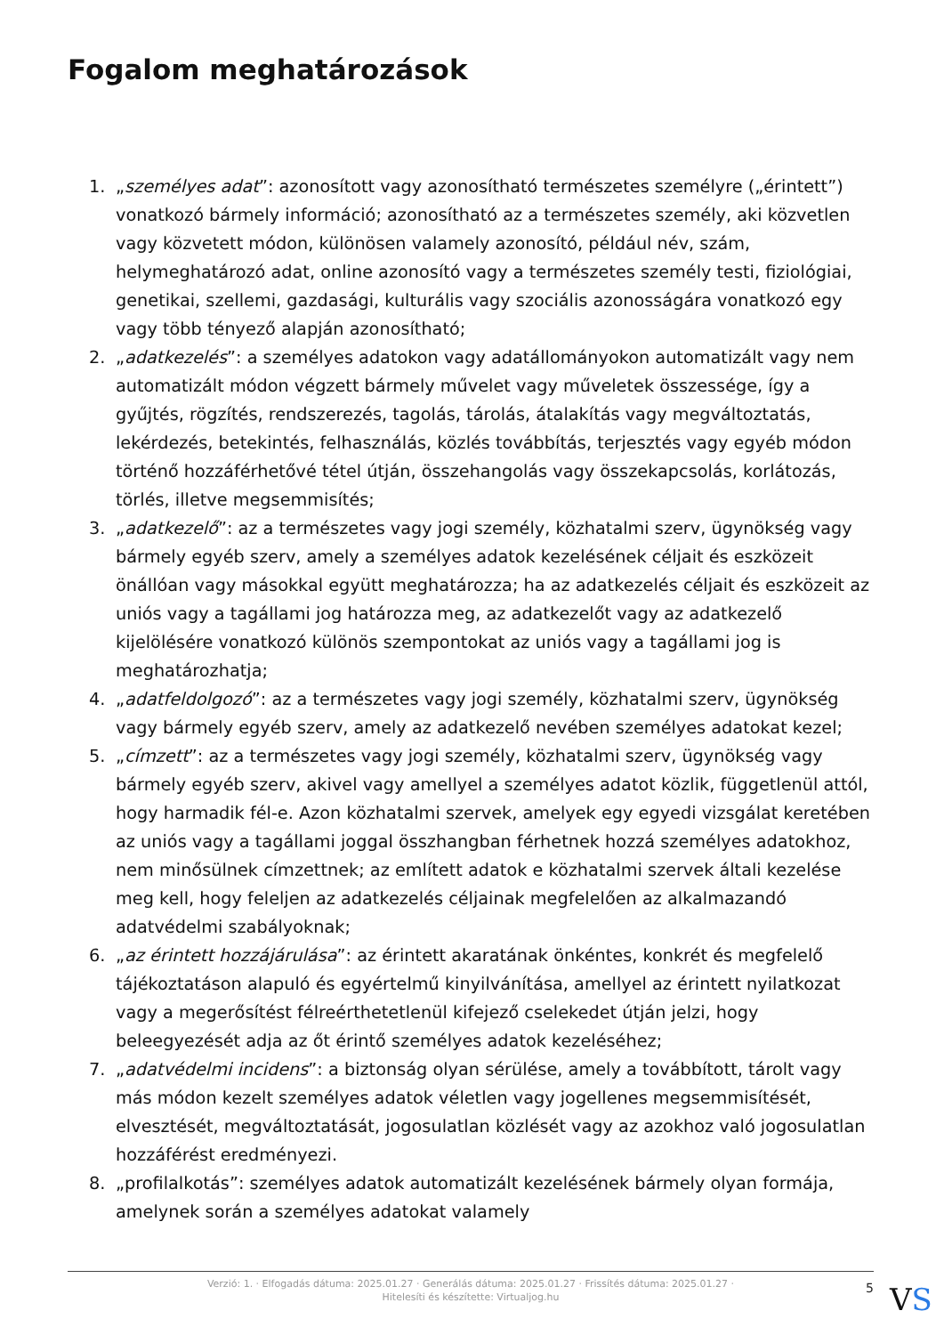Fogalom meghatározások
1. „személyes adat”: azonosított vagy azonosítható természetes személyre („érintett”) vonatkozó bármely információ; azonosítható az a természetes személy, aki közvetlen vagy közvetett módon, különösen valamely azonosító, például név, szám, helymeghatározó adat, online azonosító vagy a természetes személy testi, fiziológiai, genetikai, szellemi, gazdasági, kulturális vagy szociális azonosságára vonatkozó egy vagy több tényező alapján azonosítható;
2. „adatkezelés”: a személyes adatokon vagy adatállományokon automatizált vagy nem automatizált módon végzett bármely művelet vagy műveletek összessége, így a gyűjtés, rögzítés, rendszerezés, tagolás, tárolás, átalakítás vagy megváltoztatás, lekérdezés, betekintés, felhasználás, közlés továbbítás, terjesztés vagy egyéb módon történő hozzáférhetővé tétel útján, összehangolás vagy összekapcsolás, korlátozás, törlés, illetve megsemmisítés;
3. „adatkezelő”: az a természetes vagy jogi személy, közhatalmi szerv, ügynökség vagy bármely egyéb szerv, amely a személyes adatok kezelésének céljait és eszközeit önállóan vagy másokkal együtt meghatározza; ha az adatkezelés céljait és eszközeit az uniós vagy a tagállami jog határozza meg, az adatkezelőt vagy az adatkezelő kijelölésére vonatkozó különös szempontokat az uniós vagy a tagállami jog is meghatározhatja;
4. „adatfeldolgozó”: az a természetes vagy jogi személy, közhatalmi szerv, ügynökség vagy bármely egyéb szerv, amely az adatkezelő nevében személyes adatokat kezel;
5. „címzett”: az a természetes vagy jogi személy, közhatalmi szerv, ügynökség vagy bármely egyéb szerv, akivel vagy amellyel a személyes adatot közlik, függetlenül attól, hogy harmadik fél-e. Azon közhatalmi szervek, amelyek egy egyedi vizsgálat keretében az uniós vagy a tagállami joggal összhangban férhetnek hozzá személyes adatokhoz, nem minősülnek címzettnek; az említett adatok e közhatalmi szervek általi kezelése meg kell, hogy feleljen az adatkezelés céljainak megfelelően az alkalmazandó adatvédelmi szabályoknak;
6. „az érintett hozzájárulása”: az érintett akaratának önkéntes, konkrét és megfelelő tájékoztatáson alapuló és egyértelmű kinyilvánítása, amellyel az érintett nyilatkozat vagy a megerősítést félreérthetetlenül kifejező cselekedet útján jelzi, hogy beleegyezését adja az őt érintő személyes adatok kezeléséhez;
7. „adatvédelmi incidens”: a biztonság olyan sérülése, amely a továbbított, tárolt vagy más módon kezelt személyes adatok véletlen vagy jogellenes megsemmisítését, elvesztését, megváltoztatását, jogosulatlan közlését vagy az azokhoz való jogosulatlan hozzáférést eredményezi.
8. „profilalkotás”: személyes adatok automatizált kezelésének bármely olyan formája, amelynek során a személyes adatokat valamely
Verzió: 1. · Elfogadás dátuma: 2025.01.27 · Generálás dátuma: 2025.01.27 · Frissítés dátuma: 2025.01.27 · Hitelesíti és készítette: Virtualjog.hu
5
VS